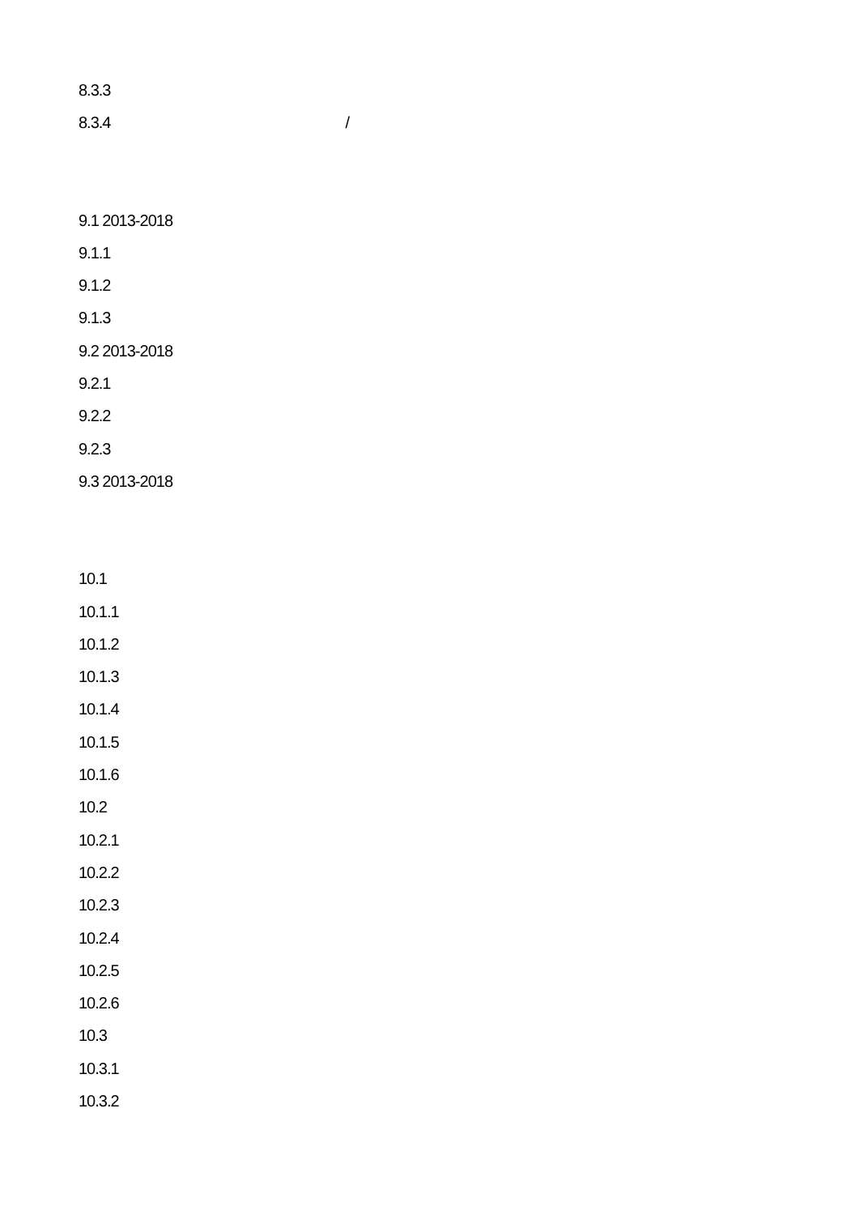8.3.3
8.3.4 /
9.1 2013-2018
9.1.1
9.1.2
9.1.3
9.2 2013-2018
9.2.1
9.2.2
9.2.3
9.3 2013-2018
10.1
10.1.1
10.1.2
10.1.3
10.1.4
10.1.5
10.1.6
10.2
10.2.1
10.2.2
10.2.3
10.2.4
10.2.5
10.2.6
10.3
10.3.1
10.3.2